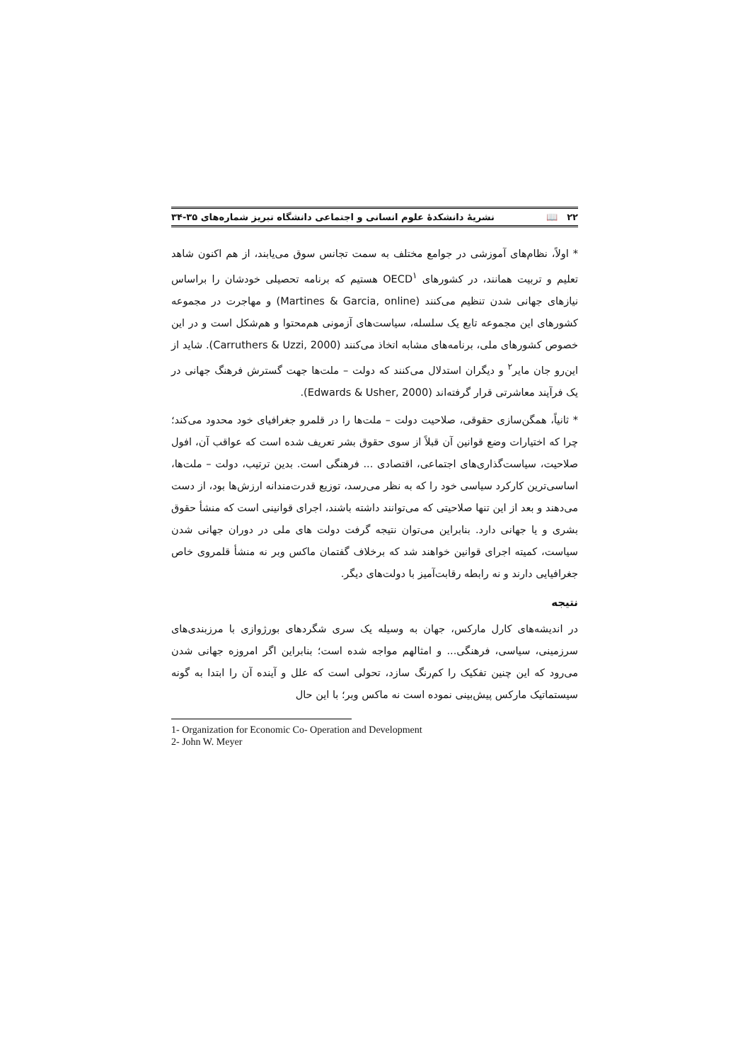۲۲ 📖 نشریهٔ دانشکدهٔ علوم انسانی و اجتماعی دانشگاه تبریز شماره‌های ۳۵-۳۴
* اولاً، نظام‌های آموزشی در جوامع مختلف به سمت تجانس سوق می‌یابند، از هم اکنون شاهد تعلیم و تربیت همانند، در کشورهای OECD<sup>۱</sup> هستیم که برنامه تحصیلی خودشان را براساس نیازهای جهانی شدن تنظیم می‌کنند (Martines & Garcia, online) و مهاجرت در مجموعه کشورهای این مجموعه تابع یک سلسله، سیاست‌های آزمونی هم‌محتوا و هم‌شکل است و در این خصوص کشورهای ملی، برنامه‌های مشابه اتخاذ می‌کنند (Carruthers & Uzzi, 2000). شاید از این‌رو جان مایر<sup>۲</sup> و دیگران استدلال می‌کنند که دولت – ملت‌ها جهت گسترش فرهنگ جهانی در یک فرآیند معاشرتی قرار گرفته‌اند (Edwards & Usher, 2000).
* ثانیاً، همگن‌سازی حقوقی، صلاحیت دولت – ملت‌ها را در قلمرو جغرافیای خود محدود می‌کند؛ چرا که اختیارات وضع قوانین آن قبلاً از سوی حقوق بشر تعریف شده است که عواقب آن، افول صلاحیت، سیاست‌گذاری‌های اجتماعی، اقتصادی ... فرهنگی است. بدین ترتیب، دولت – ملت‌ها، اساسی‌ترین کارکرد سیاسی خود را که به نظر می‌رسد، توزیع قدرت‌مندانه ارزش‌ها بود، از دست می‌دهند و بعد از این تنها صلاحیتی که می‌توانند داشته باشند، اجرای قوانینی است که منشأ حقوق بشری و یا جهانی دارد. بنابراین می‌توان نتیجه گرفت دولت های ملی در دوران جهانی شدن سیاست، کمیته اجرای قوانین خواهند شد که برخلاف گفتمان ماکس وبر نه منشأ قلمروی خاص جغرافیایی دارند و نه رابطه رقابت‌آمیز با دولت‌های دیگر.
نتیجه
در اندیشه‌های کارل مارکس، جهان به وسیله یک سری شگردهای بورژوازی با مرزبندی‌های سرزمینی، سیاسی، فرهنگی... و امثالهم مواجه شده است؛ بنابراین اگر امروزه جهانی شدن می‌رود که این چنین تفکیک را کم‌رنگ سازد، تحولی است که علل و آینده آن را ابتدا به گونه سیستماتیک مارکس پیش‌بینی نموده است نه ماکس وبر؛ با این حال
1- Organization for Economic Co- Operation and Development
2- John W. Meyer